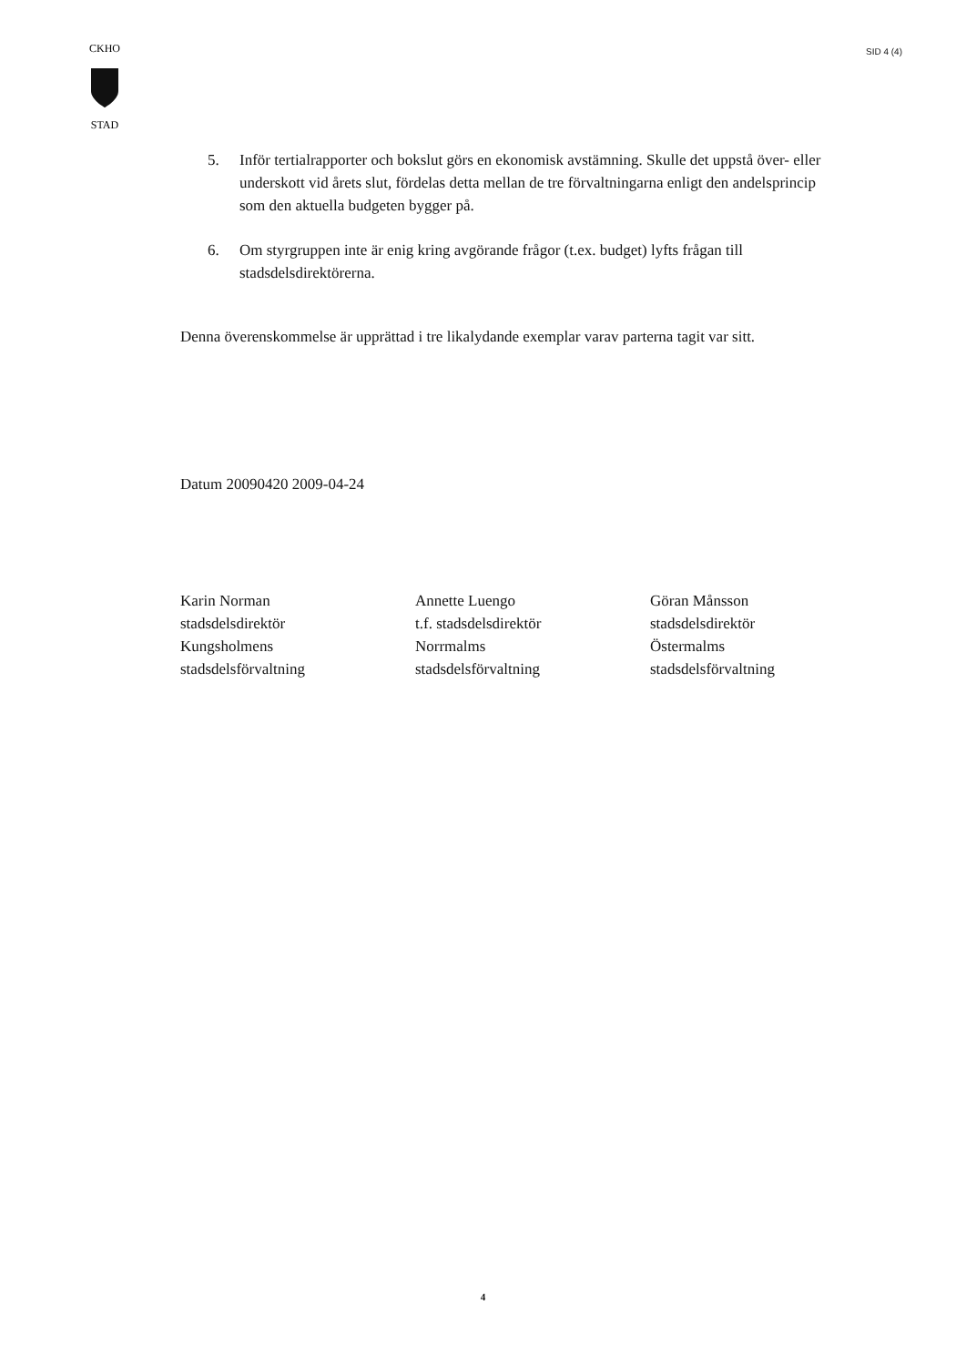CKHO
STAD
SID 4 (4)
5. Inför tertialrapporter och bokslut görs en ekonomisk avstämning. Skulle det uppstå över- eller underskott vid årets slut, fördelas detta mellan de tre förvaltningarna enligt den andelsprincip som den aktuella budgeten bygger på.
6. Om styrgruppen inte är enig kring avgörande frågor (t.ex. budget) lyfts frågan till stadsdelsdirektörerna.
Denna överenskommelse är upprättad i tre likalydande exemplar varav parterna tagit var sitt.
Datum 20090420 2009-04-24
Karin Norman
stadsdelsdirektör
Kungsholmens
stadsdelsförvaltning
Annette Luengo
t.f. stadsdelsdirektör
Norrmalms
stadsdelsförvaltning
Göran Månsson
stadsdelsdirektör
Östermalms
stadsdelsförvaltning
4